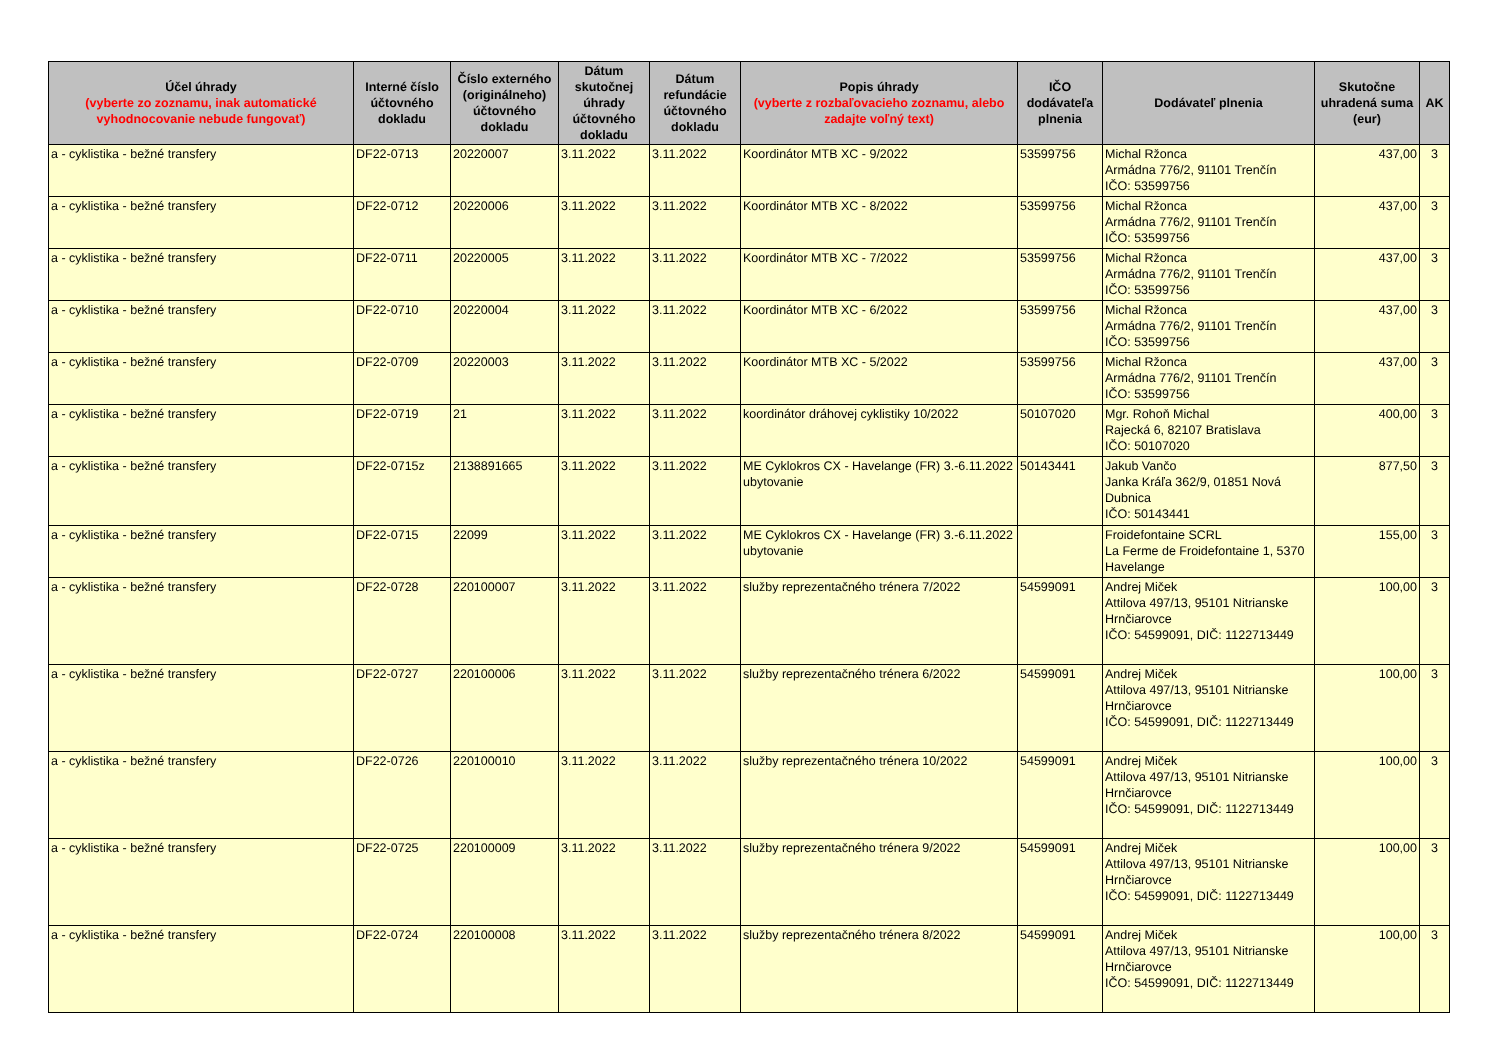| Účel úhrady (vyberte zo zoznamu, inak automatické vyhodnocovanie nebude fungovať) | Interné číslo účtovného dokladu | Číslo externého (originálneho) účtovného dokladu | Dátum skutočnej úhrady účtovného dokladu | Dátum refundácie účtovného dokladu | Popis úhrady (vyberte z rozbaľovacieho zoznamu, alebo zadajte voľný text) | IČO dodávateľa plnenia | Dodávateľ plnenia | Skutočne uhradená suma (eur) | AK |
| --- | --- | --- | --- | --- | --- | --- | --- | --- | --- |
| a - cyklistika - bežné transfery | DF22-0713 | 20220007 | 3.11.2022 | 3.11.2022 | Koordinátor MTB XC - 9/2022 | 53599756 | Michal Ržonca Armádna 776/2, 91101 Trenčín IČO: 53599756 | 437,00 | 3 |
| a - cyklistika - bežné transfery | DF22-0712 | 20220006 | 3.11.2022 | 3.11.2022 | Koordinátor MTB XC - 8/2022 | 53599756 | Michal Ržonca Armádna 776/2, 91101 Trenčín IČO: 53599756 | 437,00 | 3 |
| a - cyklistika - bežné transfery | DF22-0711 | 20220005 | 3.11.2022 | 3.11.2022 | Koordinátor MTB XC - 7/2022 | 53599756 | Michal Ržonca Armádna 776/2, 91101 Trenčín IČO: 53599756 | 437,00 | 3 |
| a - cyklistika - bežné transfery | DF22-0710 | 20220004 | 3.11.2022 | 3.11.2022 | Koordinátor MTB XC - 6/2022 | 53599756 | Michal Ržonca Armádna 776/2, 91101 Trenčín IČO: 53599756 | 437,00 | 3 |
| a - cyklistika - bežné transfery | DF22-0709 | 20220003 | 3.11.2022 | 3.11.2022 | Koordinátor MTB XC - 5/2022 | 53599756 | Michal Ržonca Armádna 776/2, 91101 Trenčín IČO: 53599756 | 437,00 | 3 |
| a - cyklistika - bežné transfery | DF22-0719 | 21 | 3.11.2022 | 3.11.2022 | koordinátor dráhovej cyklistiky 10/2022 | 50107020 | Mgr. Rohoň Michal Rajecká 6, 82107 Bratislava IČO: 50107020 | 400,00 | 3 |
| a - cyklistika - bežné transfery | DF22-0715z | 2138891665 | 3.11.2022 | 3.11.2022 | ME Cyklokros CX - Havelange (FR) 3.-6.11.2022 ubytovanie | 50143441 | Jakub Vančo Janka Kráľa 362/9, 01851 Nová Dubnica IČO: 50143441 | 877,50 | 3 |
| a - cyklistika - bežné transfery | DF22-0715 | 22099 | 3.11.2022 | 3.11.2022 | ME Cyklokros CX - Havelange (FR) 3.-6.11.2022 ubytovanie | | Froidefontaine SCRL La Ferme de Froidefontaine 1, 5370 Havelange | 155,00 | 3 |
| a - cyklistika - bežné transfery | DF22-0728 | 220100007 | 3.11.2022 | 3.11.2022 | služby reprezentačného trénera 7/2022 | 54599091 | Andrej Miček Attilova 497/13, 95101 Nitrianske Hrnčiarovce IČO: 54599091, DIČ: 1122713449 | 100,00 | 3 |
| a - cyklistika - bežné transfery | DF22-0727 | 220100006 | 3.11.2022 | 3.11.2022 | služby reprezentačného trénera 6/2022 | 54599091 | Andrej Miček Attilova 497/13, 95101 Nitrianske Hrnčiarovce IČO: 54599091, DIČ: 1122713449 | 100,00 | 3 |
| a - cyklistika - bežné transfery | DF22-0726 | 220100010 | 3.11.2022 | 3.11.2022 | služby reprezentačného trénera 10/2022 | 54599091 | Andrej Miček Attilova 497/13, 95101 Nitrianske Hrnčiarovce IČO: 54599091, DIČ: 1122713449 | 100,00 | 3 |
| a - cyklistika - bežné transfery | DF22-0725 | 220100009 | 3.11.2022 | 3.11.2022 | služby reprezentačného trénera 9/2022 | 54599091 | Andrej Miček Attilova 497/13, 95101 Nitrianske Hrnčiarovce IČO: 54599091, DIČ: 1122713449 | 100,00 | 3 |
| a - cyklistika - bežné transfery | DF22-0724 | 220100008 | 3.11.2022 | 3.11.2022 | služby reprezentačného trénera 8/2022 | 54599091 | Andrej Miček Attilova 497/13, 95101 Nitrianske Hrnčiarovce IČO: 54599091, DIČ: 1122713449 | 100,00 | 3 |